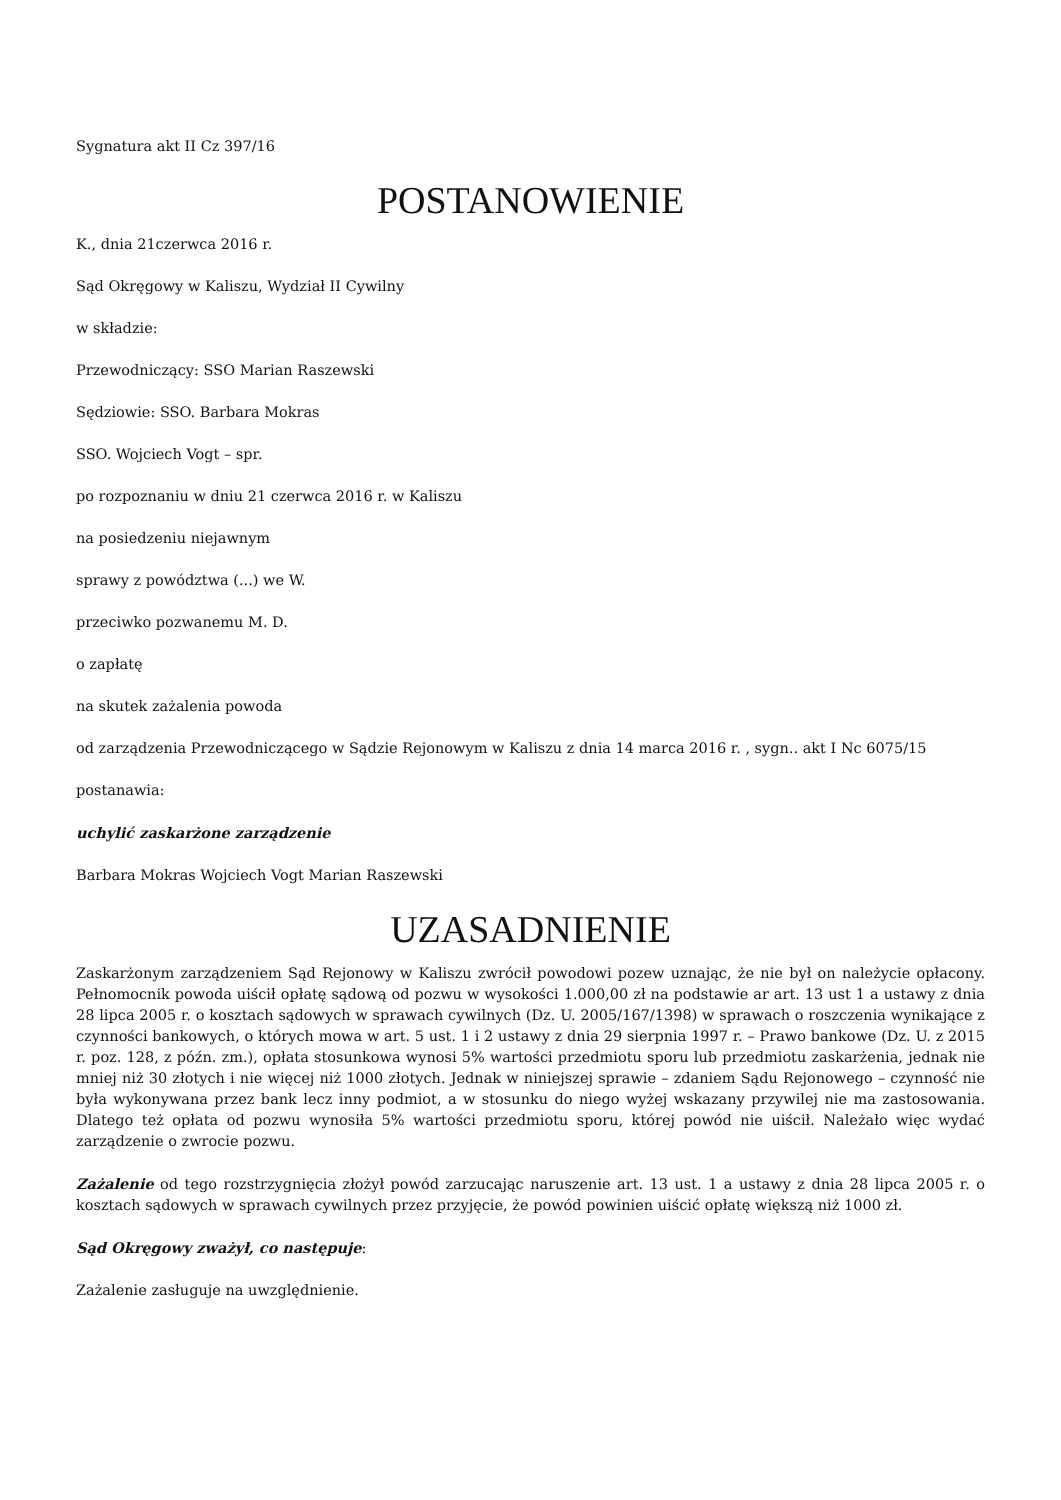Sygnatura akt II Cz 397/16
POSTANOWIENIE
K., dnia 21czerwca 2016 r.
Sąd Okręgowy w Kaliszu, Wydział II Cywilny
w składzie:
Przewodniczący: SSO Marian Raszewski
Sędziowie: SSO. Barbara Mokras
SSO. Wojciech Vogt – spr.
po rozpoznaniu w dniu 21 czerwca 2016 r. w Kaliszu
na posiedzeniu niejawnym
sprawy z powództwa (...) we W.
przeciwko pozwanemu M. D.
o zapłatę
na skutek zażalenia powoda
od zarządzenia Przewodniczącego w Sądzie Rejonowym w Kaliszu z dnia 14 marca 2016 r. , sygn.. akt I Nc 6075/15
postanawia:
uchylić zaskarżone zarządzenie
Barbara Mokras Wojciech Vogt Marian Raszewski
UZASADNIENIE
Zaskarżonym zarządzeniem Sąd Rejonowy w Kaliszu zwrócił powodowi pozew uznając, że nie był on należycie opłacony. Pełnomocnik powoda uiścił opłatę sądową od pozwu w wysokości 1.000,00 zł na podstawie ar art. 13 ust 1 a ustawy z dnia 28 lipca 2005 r. o kosztach sądowych w sprawach cywilnych (Dz. U. 2005/167/1398) w sprawach o roszczenia wynikające z czynności bankowych, o których mowa w art. 5 ust. 1 i 2 ustawy z dnia 29 sierpnia 1997 r. – Prawo bankowe (Dz. U. z 2015 r. poz. 128, z późn. zm.), opłata stosunkowa wynosi 5% wartości przedmiotu sporu lub przedmiotu zaskarżenia, jednak nie mniej niż 30 złotych i nie więcej niż 1000 złotych. Jednak w niniejszej sprawie – zdaniem Sądu Rejonowego – czynność nie była wykonywana przez bank lecz inny podmiot, a w stosunku do niego wyżej wskazany przywilej nie ma zastosowania. Dlatego też opłata od pozwu wynosiła 5% wartości przedmiotu sporu, której powód nie uiścił. Należało więc wydać zarządzenie o zwrocie pozwu.
Zażalenie od tego rozstrzygnięcia złożył powód zarzucając naruszenie art. 13 ust. 1 a ustawy z dnia 28 lipca 2005 r. o kosztach sądowych w sprawach cywilnych przez przyjęcie, że powód powinien uiścić opłatę większą niż 1000 zł.
Sąd Okręgowy zważył, co następuje:
Zażalenie zasługuje na uwzględnienie.